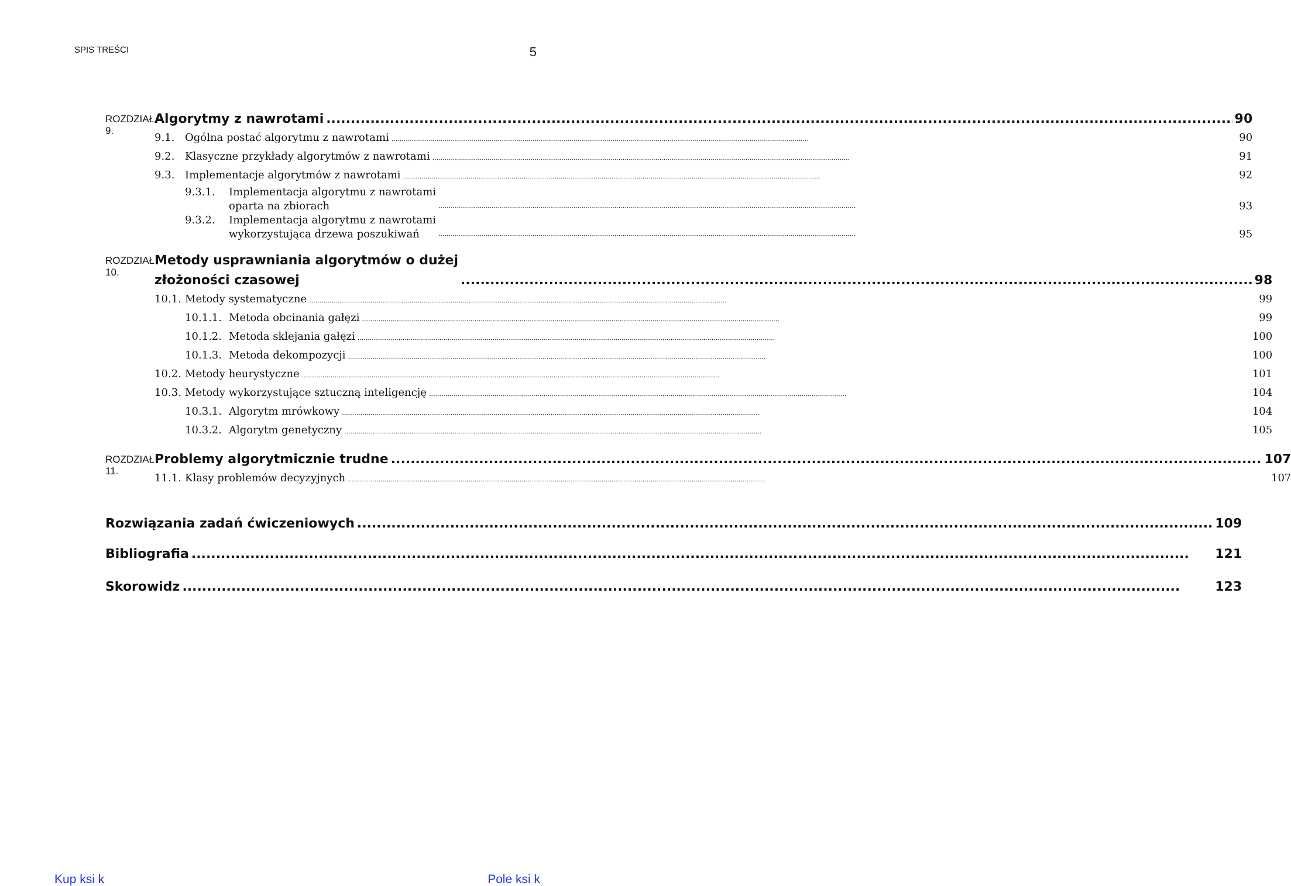SPIS TREŚCI 5
ROZDZIAŁ 9.
Algorytmy z nawrotami 90
9.1. Ogólna postać algorytmu z nawrotami 90
9.2. Klasyczne przykłady algorytmów z nawrotami 91
9.3. Implementacje algorytmów z nawrotami 92
9.3.1. Implementacja algorytmu z nawrotami
oparta na zbiorach 93
9.3.2. Implementacja algorytmu z nawrotami
wykorzystująca drzewa poszukiwań 95
ROZDZIAŁ 10.
Metody usprawniania algorytmów o dużej
złożoności czasowej 98
10.1. Metody systematyczne 99
10.1.1. Metoda obcinania gałęzi 99
10.1.2. Metoda sklejania gałęzi 100
10.1.3. Metoda dekompozycji 100
10.2. Metody heurystyczne 101
10.3. Metody wykorzystujące sztuczną inteligencję 104
10.3.1. Algorytm mrówkowy 104
10.3.2. Algorytm genetyczny 105
ROZDZIAŁ 11.
Problemy algorytmicznie trudne 107
11.1. Klasy problemów decyzyjnych 107
Rozwiązania zadań ćwiczeniowych 109
Bibliografia 121
Skorowidz 123
Kup ksi k Pole ksi k